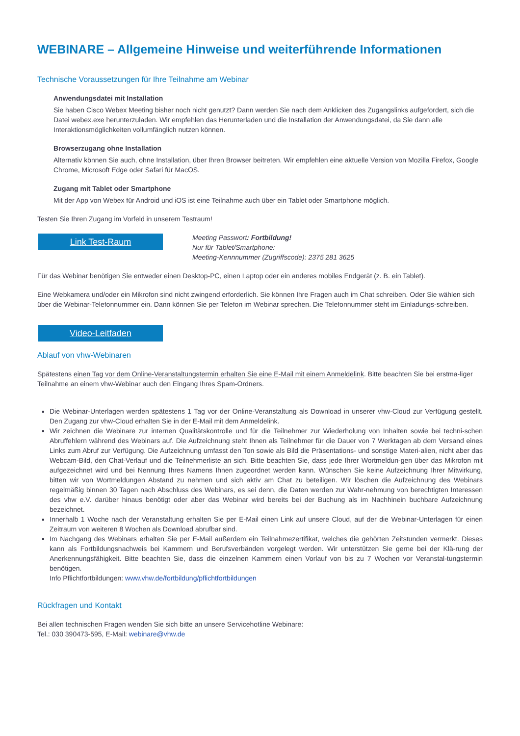WEBINARE – Allgemeine Hinweise und weiterführende Informationen
Technische Voraussetzungen für Ihre Teilnahme am Webinar
Anwendungsdatei mit Installation
Sie haben Cisco Webex Meeting bisher noch nicht genutzt? Dann werden Sie nach dem Anklicken des Zugangslinks aufgefordert, sich die Datei webex.exe herunterzuladen. Wir empfehlen das Herunterladen und die Installation der Anwendungsdatei, da Sie dann alle Interaktionsmöglichkeiten vollumfänglich nutzen können.
Browserzugang ohne Installation
Alternativ können Sie auch, ohne Installation, über Ihren Browser beitreten. Wir empfehlen eine aktuelle Version von Mozilla Firefox, Google Chrome, Microsoft Edge oder Safari für MacOS.
Zugang mit Tablet oder Smartphone
Mit der App von Webex für Android und iOS ist eine Teilnahme auch über ein Tablet oder Smartphone möglich.
Testen Sie Ihren Zugang im Vorfeld in unserem Testraum!
Link Test-Raum
Meeting Passwort: Fortbildung!
Nur für Tablet/Smartphone:
Meeting-Kennnummer (Zugriffscode): 2375 281 3625
Für das Webinar benötigen Sie entweder einen Desktop-PC, einen Laptop oder ein anderes mobiles Endgerät (z. B. ein Tablet).
Eine Webkamera und/oder ein Mikrofon sind nicht zwingend erforderlich. Sie können Ihre Fragen auch im Chat schreiben. Oder Sie wählen sich über die Webinar-Telefonnummer ein. Dann können Sie per Telefon im Webinar sprechen. Die Telefonnummer steht im Einladungs-schreiben.
Video-Leitfaden
Ablauf von vhw-Webinaren
Spätestens einen Tag vor dem Online-Veranstaltungstermin erhalten Sie eine E-Mail mit einem Anmeldelink. Bitte beachten Sie bei erstma-liger Teilnahme an einem vhw-Webinar auch den Eingang Ihres Spam-Ordners.
Die Webinar-Unterlagen werden spätestens 1 Tag vor der Online-Veranstaltung als Download in unserer vhw-Cloud zur Verfügung gestellt. Den Zugang zur vhw-Cloud erhalten Sie in der E-Mail mit dem Anmeldelink.
Wir zeichnen die Webinare zur internen Qualitätskontrolle und für die Teilnehmer zur Wiederholung von Inhalten sowie bei techni-schen Abruffehlern während des Webinars auf. Die Aufzeichnung steht Ihnen als Teilnehmer für die Dauer von 7 Werktagen ab dem Versand eines Links zum Abruf zur Verfügung. Die Aufzeichnung umfasst den Ton sowie als Bild die Präsentations- und sonstige Materi-alien, nicht aber das Webcam-Bild, den Chat-Verlauf und die Teilnehmerliste an sich. Bitte beachten Sie, dass jede Ihrer Wortmeldun-gen über das Mikrofon mit aufgezeichnet wird und bei Nennung Ihres Namens Ihnen zugeordnet werden kann. Wünschen Sie keine Aufzeichnung Ihrer Mitwirkung, bitten wir von Wortmeldungen Abstand zu nehmen und sich aktiv am Chat zu beteiligen. Wir löschen die Aufzeichnung des Webinars regelmäßig binnen 30 Tagen nach Abschluss des Webinars, es sei denn, die Daten werden zur Wahr-nehmung von berechtigten Interessen des vhw e.V. darüber hinaus benötigt oder aber das Webinar wird bereits bei der Buchung als im Nachhinein buchbare Aufzeichnung bezeichnet.
Innerhalb 1 Woche nach der Veranstaltung erhalten Sie per E-Mail einen Link auf unsere Cloud, auf der die Webinar-Unterlagen für einen Zeitraum von weiteren 8 Wochen als Download abrufbar sind.
Im Nachgang des Webinars erhalten Sie per E-Mail außerdem ein Teilnahmezertifikat, welches die gehörten Zeitstunden vermerkt. Dieses kann als Fortbildungsnachweis bei Kammern und Berufsverbänden vorgelegt werden. Wir unterstützen Sie gerne bei der Klä-rung der Anerkennungsfähigkeit. Bitte beachten Sie, dass die einzelnen Kammern einen Vorlauf von bis zu 7 Wochen vor Veranstal-tungstermin benötigen.
Info Pflichtfortbildungen: www.vhw.de/fortbildung/pflichtfortbildungen
Rückfragen und Kontakt
Bei allen technischen Fragen wenden Sie sich bitte an unsere Servicehotline Webinare:
Tel.: 030 390473-595, E-Mail: webinare@vhw.de